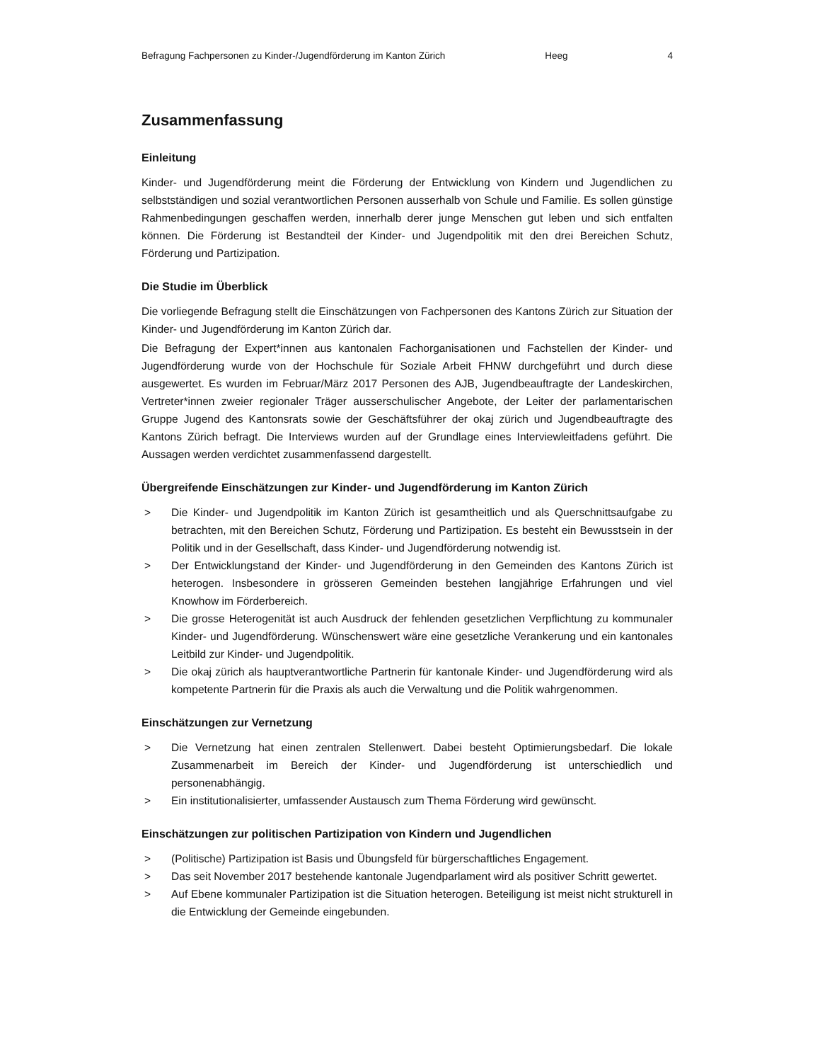Befragung Fachpersonen zu Kinder-/Jugendförderung im Kanton Zürich Heeg 4
Zusammenfassung
Einleitung
Kinder- und Jugendförderung meint die Förderung der Entwicklung von Kindern und Jugendlichen zu selbstständigen und sozial verantwortlichen Personen ausserhalb von Schule und Familie. Es sollen günstige Rahmenbedingungen geschaffen werden, innerhalb derer junge Menschen gut leben und sich entfalten können. Die Förderung ist Bestandteil der Kinder- und Jugendpolitik mit den drei Bereichen Schutz, Förderung und Partizipation.
Die Studie im Überblick
Die vorliegende Befragung stellt die Einschätzungen von Fachpersonen des Kantons Zürich zur Situation der Kinder- und Jugendförderung im Kanton Zürich dar.
Die Befragung der Expert*innen aus kantonalen Fachorganisationen und Fachstellen der Kinder- und Jugendförderung wurde von der Hochschule für Soziale Arbeit FHNW durchgeführt und durch diese ausgewertet. Es wurden im Februar/März 2017 Personen des AJB, Jugendbeauftragte der Landeskirchen, Vertreter*innen zweier regionaler Träger ausserschulischer Angebote, der Leiter der parlamentarischen Gruppe Jugend des Kantonsrats sowie der Geschäftsführer der okaj zürich und Jugendbeauftragte des Kantons Zürich befragt. Die Interviews wurden auf der Grundlage eines Interviewleitfadens geführt. Die Aussagen werden verdichtet zusammenfassend dargestellt.
Übergreifende Einschätzungen zur Kinder- und Jugendförderung im Kanton Zürich
> Die Kinder- und Jugendpolitik im Kanton Zürich ist gesamtheitlich und als Querschnittsaufgabe zu betrachten, mit den Bereichen Schutz, Förderung und Partizipation. Es besteht ein Bewusstsein in der Politik und in der Gesellschaft, dass Kinder- und Jugendförderung notwendig ist.
> Der Entwicklungstand der Kinder- und Jugendförderung in den Gemeinden des Kantons Zürich ist heterogen. Insbesondere in grösseren Gemeinden bestehen langjährige Erfahrungen und viel Knowhow im Förderbereich.
> Die grosse Heterogenität ist auch Ausdruck der fehlenden gesetzlichen Verpflichtung zu kommunaler Kinder- und Jugendförderung. Wünschenswert wäre eine gesetzliche Verankerung und ein kantonales Leitbild zur Kinder- und Jugendpolitik.
> Die okaj zürich als hauptverantwortliche Partnerin für kantonale Kinder- und Jugendförderung wird als kompetente Partnerin für die Praxis als auch die Verwaltung und die Politik wahrgenommen.
Einschätzungen zur Vernetzung
> Die Vernetzung hat einen zentralen Stellenwert. Dabei besteht Optimierungsbedarf. Die lokale Zusammenarbeit im Bereich der Kinder- und Jugendförderung ist unterschiedlich und personenabhängig.
> Ein institutionalisierter, umfassender Austausch zum Thema Förderung wird gewünscht.
Einschätzungen zur politischen Partizipation von Kindern und Jugendlichen
> (Politische) Partizipation ist Basis und Übungsfeld für bürgerschaftliches Engagement.
> Das seit November 2017 bestehende kantonale Jugendparlament wird als positiver Schritt gewertet.
> Auf Ebene kommunaler Partizipation ist die Situation heterogen. Beteiligung ist meist nicht strukturell in die Entwicklung der Gemeinde eingebunden.